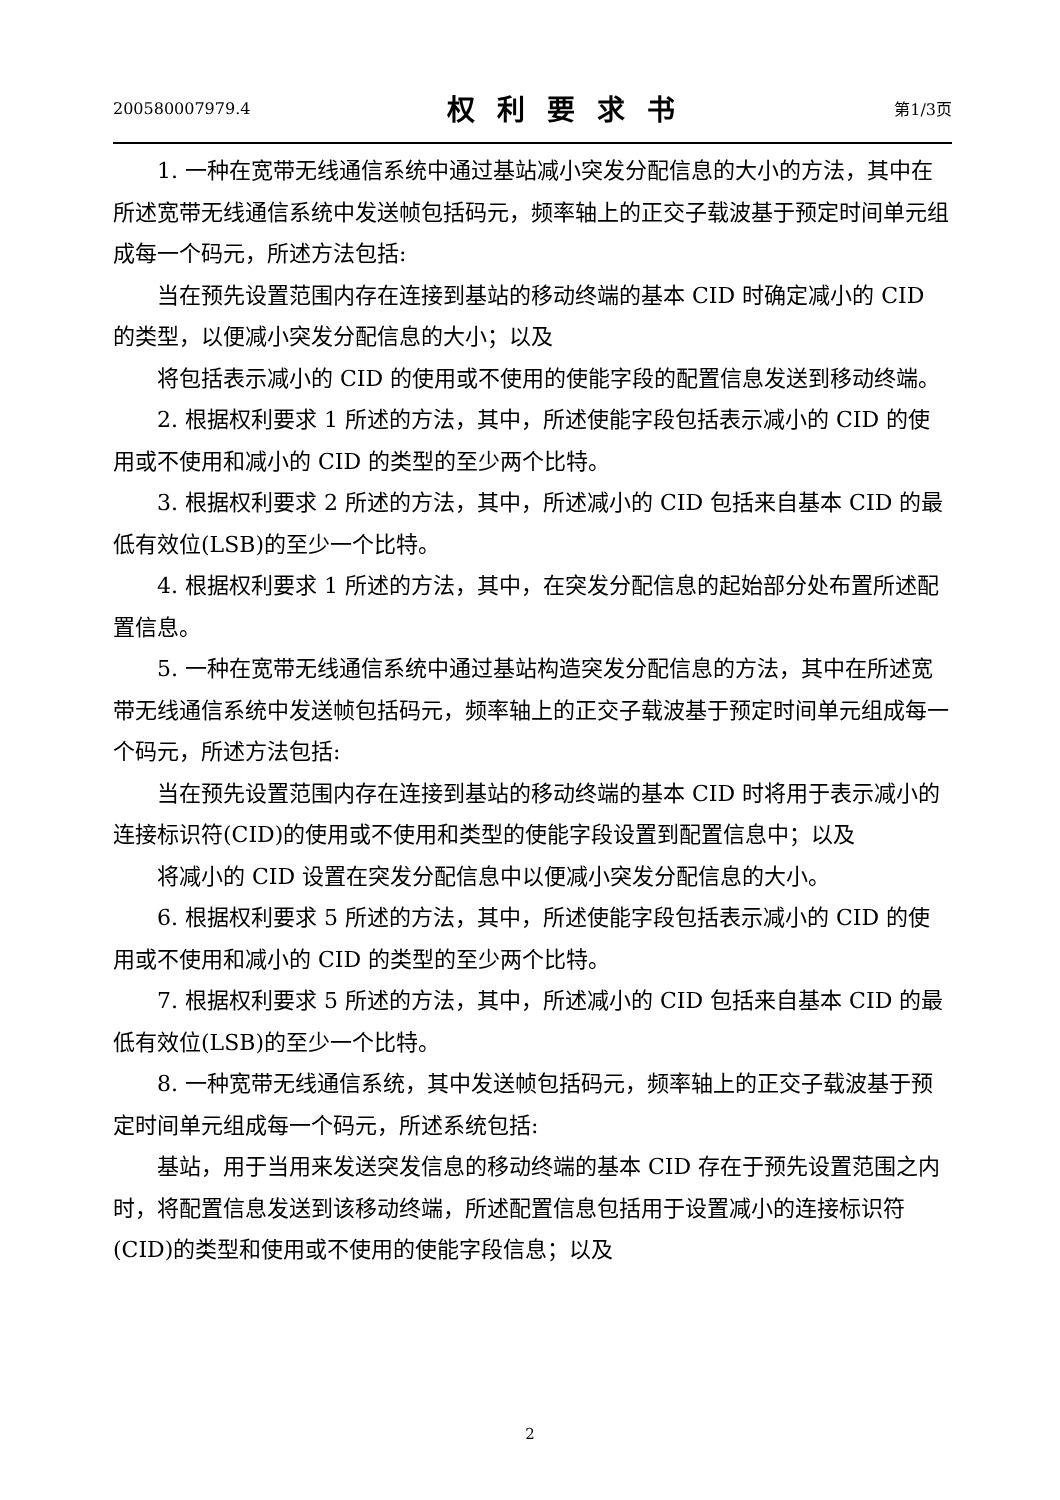200580007979.4 权利要求书 第1/3页
1. 一种在宽带无线通信系统中通过基站减小突发分配信息的大小的方法，其中在所述宽带无线通信系统中发送帧包括码元，频率轴上的正交子载波基于预定时间单元组成每一个码元，所述方法包括:
当在预先设置范围内存在连接到基站的移动终端的基本 CID 时确定减小的 CID 的类型，以便减小突发分配信息的大小；以及
将包括表示减小的 CID 的使用或不使用的使能字段的配置信息发送到移动终端。
2. 根据权利要求 1 所述的方法，其中，所述使能字段包括表示减小的 CID 的使用或不使用和减小的 CID 的类型的至少两个比特。
3. 根据权利要求 2 所述的方法，其中，所述减小的 CID 包括来自基本 CID 的最低有效位(LSB)的至少一个比特。
4. 根据权利要求 1 所述的方法，其中，在突发分配信息的起始部分处布置所述配置信息。
5. 一种在宽带无线通信系统中通过基站构造突发分配信息的方法，其中在所述宽带无线通信系统中发送帧包括码元，频率轴上的正交子载波基于预定时间单元组成每一个码元，所述方法包括:
当在预先设置范围内存在连接到基站的移动终端的基本 CID 时将用于表示减小的连接标识符(CID)的使用或不使用和类型的使能字段设置到配置信息中；以及
将减小的 CID 设置在突发分配信息中以便减小突发分配信息的大小。
6. 根据权利要求 5 所述的方法，其中，所述使能字段包括表示减小的 CID 的使用或不使用和减小的 CID 的类型的至少两个比特。
7. 根据权利要求 5 所述的方法，其中，所述减小的 CID 包括来自基本 CID 的最低有效位(LSB)的至少一个比特。
8. 一种宽带无线通信系统，其中发送帧包括码元，频率轴上的正交子载波基于预定时间单元组成每一个码元，所述系统包括:
基站，用于当用来发送突发信息的移动终端的基本 CID 存在于预先设置范围之内时，将配置信息发送到该移动终端，所述配置信息包括用于设置减小的连接标识符(CID)的类型和使用或不使用的使能字段信息；以及
2